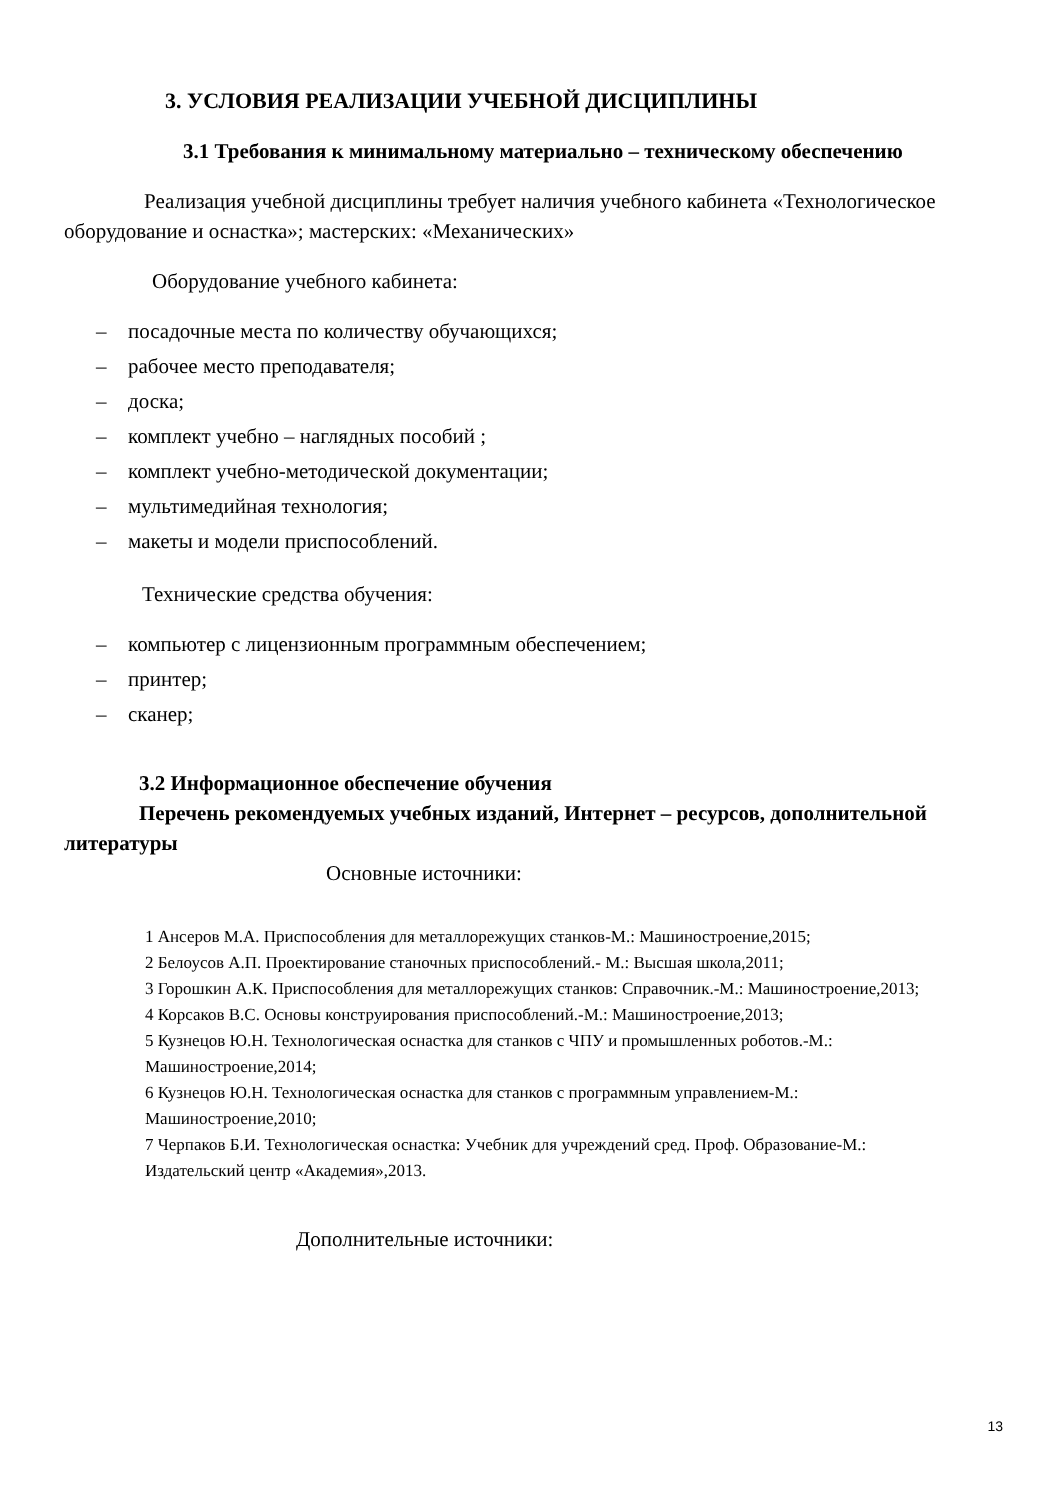3. УСЛОВИЯ РЕАЛИЗАЦИИ УЧЕБНОЙ ДИСЦИПЛИНЫ
3.1 Требования к минимальному материально – техническому обеспечению
Реализация учебной дисциплины требует наличия учебного кабинета «Технологическое оборудование и оснастка»; мастерских: «Механических»
Оборудование учебного кабинета:
– посадочные места по количеству обучающихся;
– рабочее место преподавателя;
– доска;
– комплект учебно – наглядных пособий ;
– комплект учебно-методической документации;
– мультимедийная технология;
– макеты и модели приспособлений.
Технические средства обучения:
– компьютер с лицензионным программным обеспечением;
– принтер;
– сканер;
3.2 Информационное обеспечение обучения
Перечень рекомендуемых учебных изданий, Интернет – ресурсов, дополнительной литературы
Основные источники:
1 Ансеров М.А. Приспособления для металлорежущих станков-М.: Машиностроение,2015;
2 Белоусов А.П. Проектирование станочных приспособлений.- М.: Высшая школа,2011;
3 Горошкин А.К. Приспособления для металлорежущих станков: Справочник.-М.: Машиностроение,2013;
4 Корсаков В.С. Основы конструирования приспособлений.-М.: Машиностроение,2013;
5 Кузнецов Ю.Н. Технологическая оснастка для станков с ЧПУ и промышленных роботов.-М.: Машиностроение,2014;
6 Кузнецов Ю.Н. Технологическая оснастка для станков с программным управлением-М.: Машиностроение,2010;
7 Черпаков Б.И. Технологическая оснастка: Учебник для учреждений сред. Проф. Образование-М.: Издательский центр «Академия»,2013.
Дополнительные источники:
13